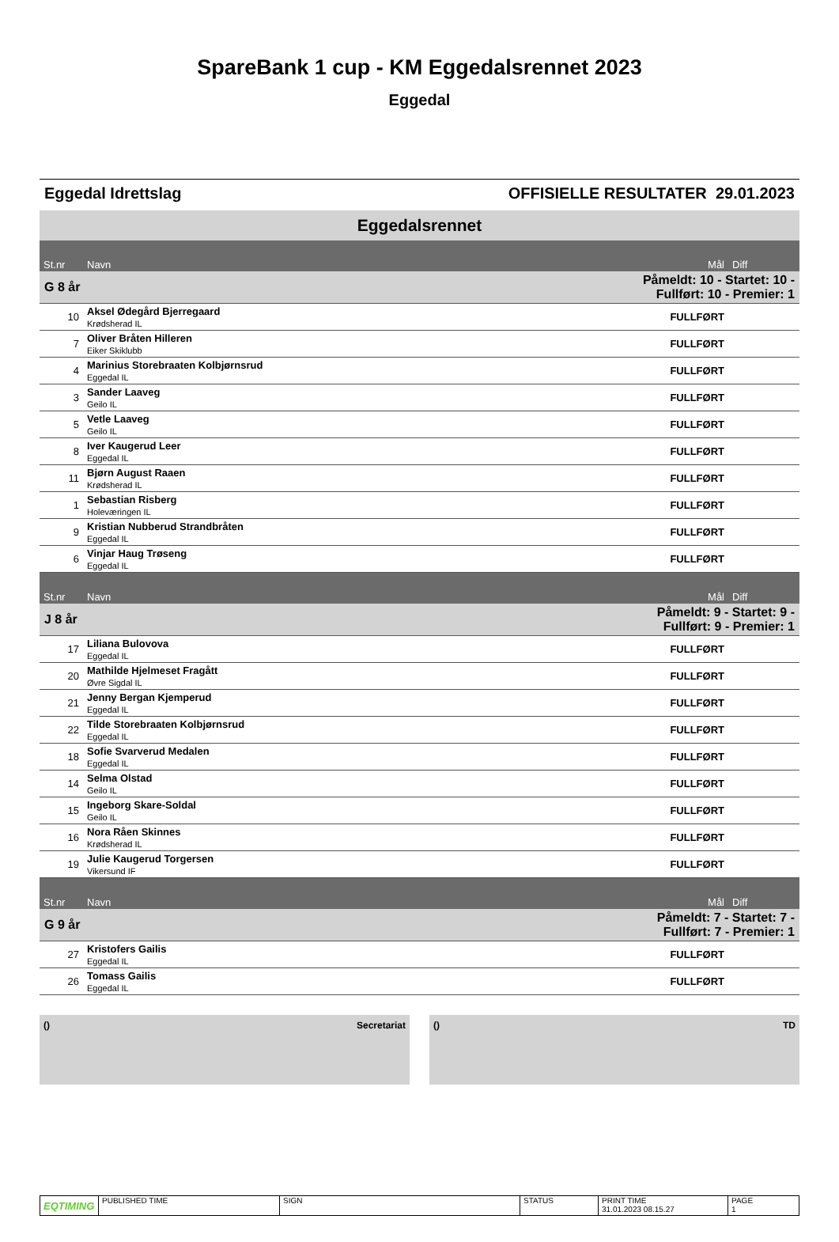SpareBank 1 cup - KM Eggedalsrennet 2023
Eggedal
Eggedal Idrettslag OFFISIELLE RESULTATER 29.01.2023
Eggedalsrennet
| St.nr | Navn | Mål | Diff |
| --- | --- | --- | --- |
| G 8 år | | Påmeldt: 10 - Startet: 10 - Fullført: 10 - Premier: 1 | |
| 10 | Aksel Ødegård Bjerregaard Krødsherad IL | FULLFØRT | |
| 7 | Oliver Bråten Hilleren Eiker Skiklubb | FULLFØRT | |
| 4 | Marinius Storebraaten Kolbjørnsrud Eggedal IL | FULLFØRT | |
| 3 | Sander Laaveg Geilo IL | FULLFØRT | |
| 5 | Vetle Laaveg Geilo IL | FULLFØRT | |
| 8 | Iver Kaugerud Leer Eggedal IL | FULLFØRT | |
| 11 | Bjørn August Raaen Krødsherad IL | FULLFØRT | |
| 1 | Sebastian Risberg Holeværingen IL | FULLFØRT | |
| 9 | Kristian Nubberud Strandbråten Eggedal IL | FULLFØRT | |
| 6 | Vinjar Haug Trøseng Eggedal IL | FULLFØRT | |
| St.nr | Navn | Mål | Diff |
| J 8 år | | Påmeldt: 9 - Startet: 9 - Fullført: 9 - Premier: 1 | |
| 17 | Liliana Bulovova Eggedal IL | FULLFØRT | |
| 20 | Mathilde Hjelmeset Fragått Øvre Sigdal IL | FULLFØRT | |
| 21 | Jenny Bergan Kjemperud Eggedal IL | FULLFØRT | |
| 22 | Tilde Storebraaten Kolbjørnsrud Eggedal IL | FULLFØRT | |
| 18 | Sofie Svarverud Medalen Eggedal IL | FULLFØRT | |
| 14 | Selma Olstad Geilo IL | FULLFØRT | |
| 15 | Ingeborg Skare-Soldal Geilo IL | FULLFØRT | |
| 16 | Nora Råen Skinnes Krødsherad IL | FULLFØRT | |
| 19 | Julie Kaugerud Torgersen Vikersund IF | FULLFØRT | |
| St.nr | Navn | Mål | Diff |
| G 9 år | | Påmeldt: 7 - Startet: 7 - Fullført: 7 - Premier: 1 | |
| 27 | Kristofers Gailis Eggedal IL | FULLFØRT | |
| 26 | Tomass Gailis Eggedal IL | FULLFØRT | |
() Secretariat () TD
EQTIMING
PUBLISHED TIME SIGN STATUS PRINT TIME
31.01.2023 08.15.27
PAGE
1